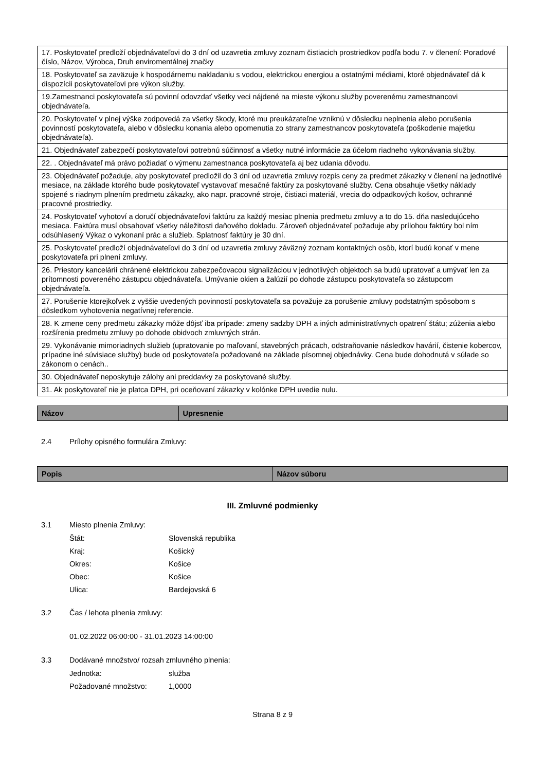| 17. Poskytovateľ predloží objednávateľovi do 3 dní od uzavretia zmluvy zoznam čistiacich prostriedkov podľa bodu 7. v členení: Poradové číslo, Názov, Výrobca, Druh enviromentálnej značky |
| 18. Poskytovateľ sa zaväzuje k hospodárnemu nakladaniu s vodou, elektrickou energiou a ostatnými médiami, ktoré objednávateľ dá k dispozícii poskytovateľovi pre výkon služby. |
| 19.Zamestnanci poskytovateľa sú povinní odovzdať všetky veci nájdené na mieste výkonu služby poverenému zamestnancovi objednávateľa. |
| 20. Poskytovateľ v plnej výške zodpovedá za všetky škody, ktoré mu preukázateľne vzniknú v dôsledku neplnenia alebo porušenia povinností poskytovateľa, alebo v dôsledku konania alebo opomenutia zo strany zamestnancov poskytovateľa (poškodenie majetku objednávateľa). |
| 21. Objednávateľ zabezpečí poskytovateľovi potrebnú súčinnosť a všetky nutné informácie za účelom riadneho vykonávania služby. |
| 22. . Objednávateľ má právo požiadať o výmenu zamestnanca poskytovateľa aj bez udania dôvodu. |
| 23. Objednávateľ požaduje, aby poskytovateľ predložil do 3 dní od uzavretia zmluvy rozpis ceny za predmet zákazky v členení na jednotlivé mesiace, na základe ktorého bude poskytovateľ vystavovať mesačné faktúry za poskytované služby. Cena obsahuje všetky náklady spojené s riadnym plnením predmetu zákazky, ako napr. pracovné stroje, čistiaci materiál, vrecia do odpadkových košov, ochranné pracovné prostriedky. |
| 24. Poskytovateľ vyhotoví a doručí objednávateľovi faktúru za každý mesiac plnenia predmetu zmluvy a to do 15. dňa nasledujúceho mesiaca. Faktúra musí obsahovať všetky náležitosti daňového dokladu. Zároveň objednávateľ požaduje aby prílohou faktúry bol ním odsúhlasený Výkaz o vykonaní prác a služieb. Splatnosť faktúry je 30 dní. |
| 25. Poskytovateľ predloží objednávateľovi do 3 dní od uzavretia zmluvy záväzný zoznam kontaktných osôb, ktorí budú konať v mene poskytovateľa pri plnení zmluvy. |
| 26. Priestory kancelárií chránené elektrickou zabezpečovacou signalizáciou v jednotlivých objektoch sa budú upratovať a umývať len za prítomnosti povereného zástupcu objednávateľa. Umývanie okien a žalúzií po dohode zástupcu poskytovateľa so zástupcom objednávateľa. |
| 27. Porušenie ktorejkoľvek z vyššie uvedených povinností poskytovateľa sa považuje za porušenie zmluvy podstatným spôsobom s dôsledkom vyhotovenia negatívnej referencie. |
| 28. K zmene ceny predmetu zákazky môže dôjsť iba prípade: zmeny sadzby DPH a iných administratívnych opatrení štátu; zúženia alebo rozšírenia predmetu zmluvy po dohode obidvoch zmluvných strán. |
| 29. Vykonávanie mimoriadnych služieb (upratovanie po maľovaní, stavebných prácach, odstraňovanie následkov havárií, čistenie kobercov, prípadne iné súvisiace služby) bude od poskytovateľa požadované na základe písomnej objednávky. Cena bude dohodnutá v súlade so zákonom o cenách.. |
| 30. Objednávateľ neposkytuje zálohy ani preddavky za poskytované služby. |
| 31. Ak poskytovateľ nie je platca DPH, pri oceňovaní zákazky v kolónke DPH uvedie nulu. |
| Názov | Upresnenie |
| --- | --- |
2.4 Prílohy opisného formulára Zmluvy:
| Popis | Názov súboru |
| --- | --- |
III. Zmluvné podmienky
3.1 Miesto plnenia Zmluvy:
Štát: Slovenská republika
Kraj: Košický
Okres: Košice
Obec: Košice
Ulica: Bardejovská 6
3.2 Čas / lehota plnenia zmluvy:
01.02.2022 06:00:00 - 31.01.2023 14:00:00
3.3 Dodávané množstvo/ rozsah zmluvného plnenia:
Jednotka: služba
Požadované množstvo: 1,0000
Strana 8 z 9